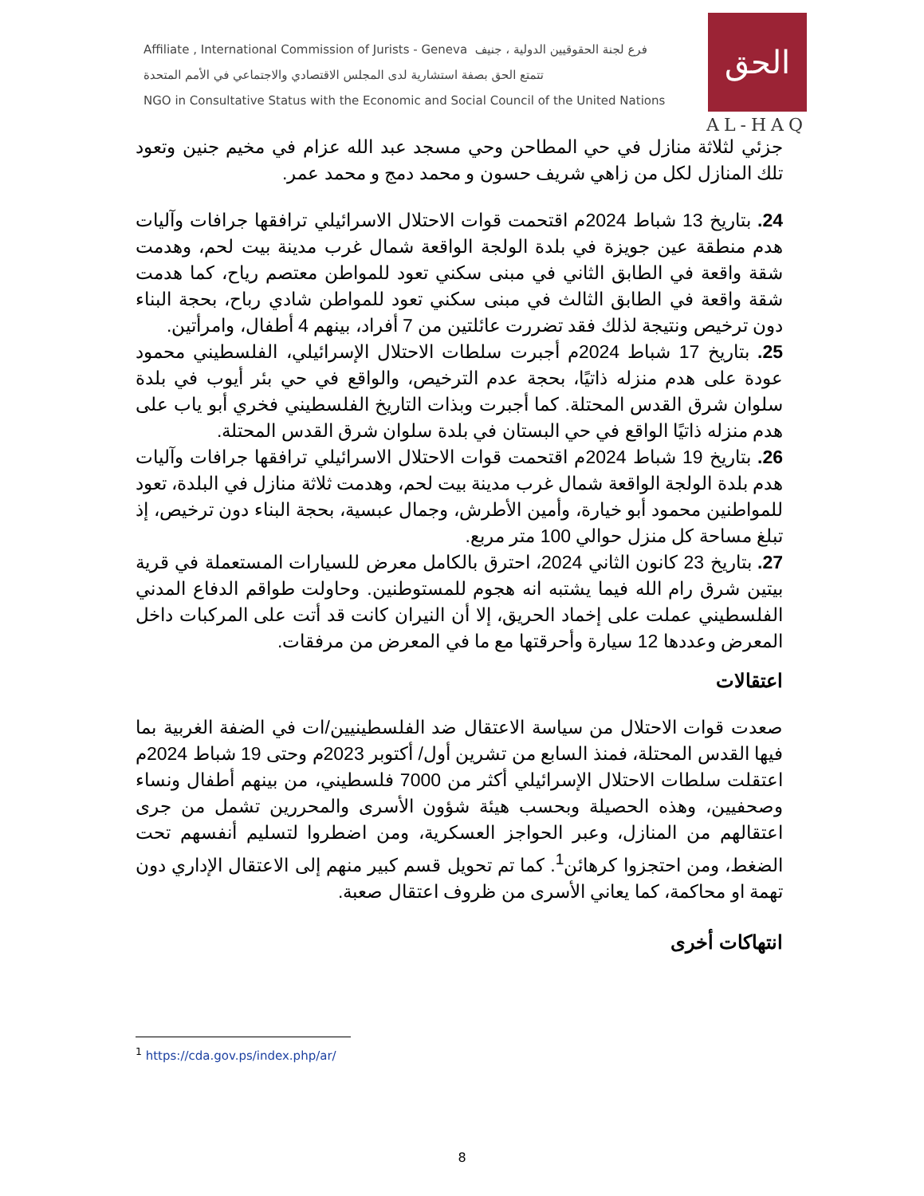Affiliate , International Commission of Jurists - Geneva فرع لجنة الحقوقيين الدولية ، جنيف
تتمتع الحق بصفة استشارية لدى المجلس الاقتصادي والاجتماعي في الأمم المتحدة
NGO in Consultative Status with the Economic and Social Council of the United Nations
الحق
AL-HAQ
جزئي لثلاثة منازل في حي المطاحن وحي مسجد عبد الله عزام في مخيم جنين وتعود تلك المنازل لكل من زاهي شريف حسون و محمد دمج و محمد عمر.
24. بتاريخ 13 شباط 2024م اقتحمت قوات الاحتلال الاسرائيلي ترافقها جرافات وآليات هدم منطقة عين جويزة في بلدة الولجة الواقعة شمال غرب مدينة بيت لحم، وهدمت شقة واقعة في الطابق الثاني في مبنى سكني تعود للمواطن معتصم رياح، كما هدمت شقة واقعة في الطابق الثالث في مبنى سكني تعود للمواطن شادي رباح، بحجة البناء دون ترخيص ونتيجة لذلك فقد تضررت عائلتين من 7 أفراد، بينهم 4 أطفال، وامرأتين.
25. بتاريخ 17 شباط 2024م أجبرت سلطات الاحتلال الإسرائيلي، الفلسطيني محمود عودة على هدم منزله ذاتيًا، بحجة عدم الترخيص، والواقع في حي بئر أيوب في بلدة سلوان شرق القدس المحتلة. كما أجبرت وبذات التاريخ الفلسطيني فخري أبو ياب على هدم منزله ذاتيًا الواقع في حي البستان في بلدة سلوان شرق القدس المحتلة.
26. بتاريخ 19 شباط 2024م اقتحمت قوات الاحتلال الاسرائيلي ترافقها جرافات وآليات هدم بلدة الولجة الواقعة شمال غرب مدينة بيت لحم، وهدمت ثلاثة منازل في البلدة، تعود للمواطنين محمود أبو خيارة، وأمين الأطرش، وجمال عبسية، بحجة البناء دون ترخيص، إذ تبلغ مساحة كل منزل حوالي 100 متر مربع.
27. بتاريخ 23 كانون الثاني 2024، احترق بالكامل معرض للسيارات المستعملة في قرية بيتين شرق رام الله فيما يشتبه انه هجوم للمستوطنين. وحاولت طواقم الدفاع المدني الفلسطيني عملت على إخماد الحريق، إلا أن النيران كانت قد أتت على المركبات داخل المعرض وعددها 12 سيارة وأحرقتها مع ما في المعرض من مرفقات.
اعتقالات
صعدت قوات الاحتلال من سياسة الاعتقال ضد الفلسطينيين/ات في الضفة الغربية بما فيها القدس المحتلة، فمنذ السابع من تشرين أول/ أكتوبر 2023م وحتى 19 شباط 2024م اعتقلت سلطات الاحتلال الإسرائيلي أكثر من 7000 فلسطيني، من بينهم أطفال ونساء وصحفيين، وهذه الحصيلة وبحسب هيئة شؤون الأسرى والمحررين تشمل من جرى اعتقالهم من المنازل، وعبر الحواجز العسكرية، ومن اضطروا لتسليم أنفسهم تحت الضغط، ومن احتجزوا كرهائن<sup>1</sup>. كما تم تحويل قسم كبير منهم إلى الاعتقال الإداري دون تهمة او محاكمة، كما يعاني الأسرى من ظروف اعتقال صعبة.
انتهاكات أخرى
<sup>1</sup> https://cda.gov.ps/index.php/ar/
8